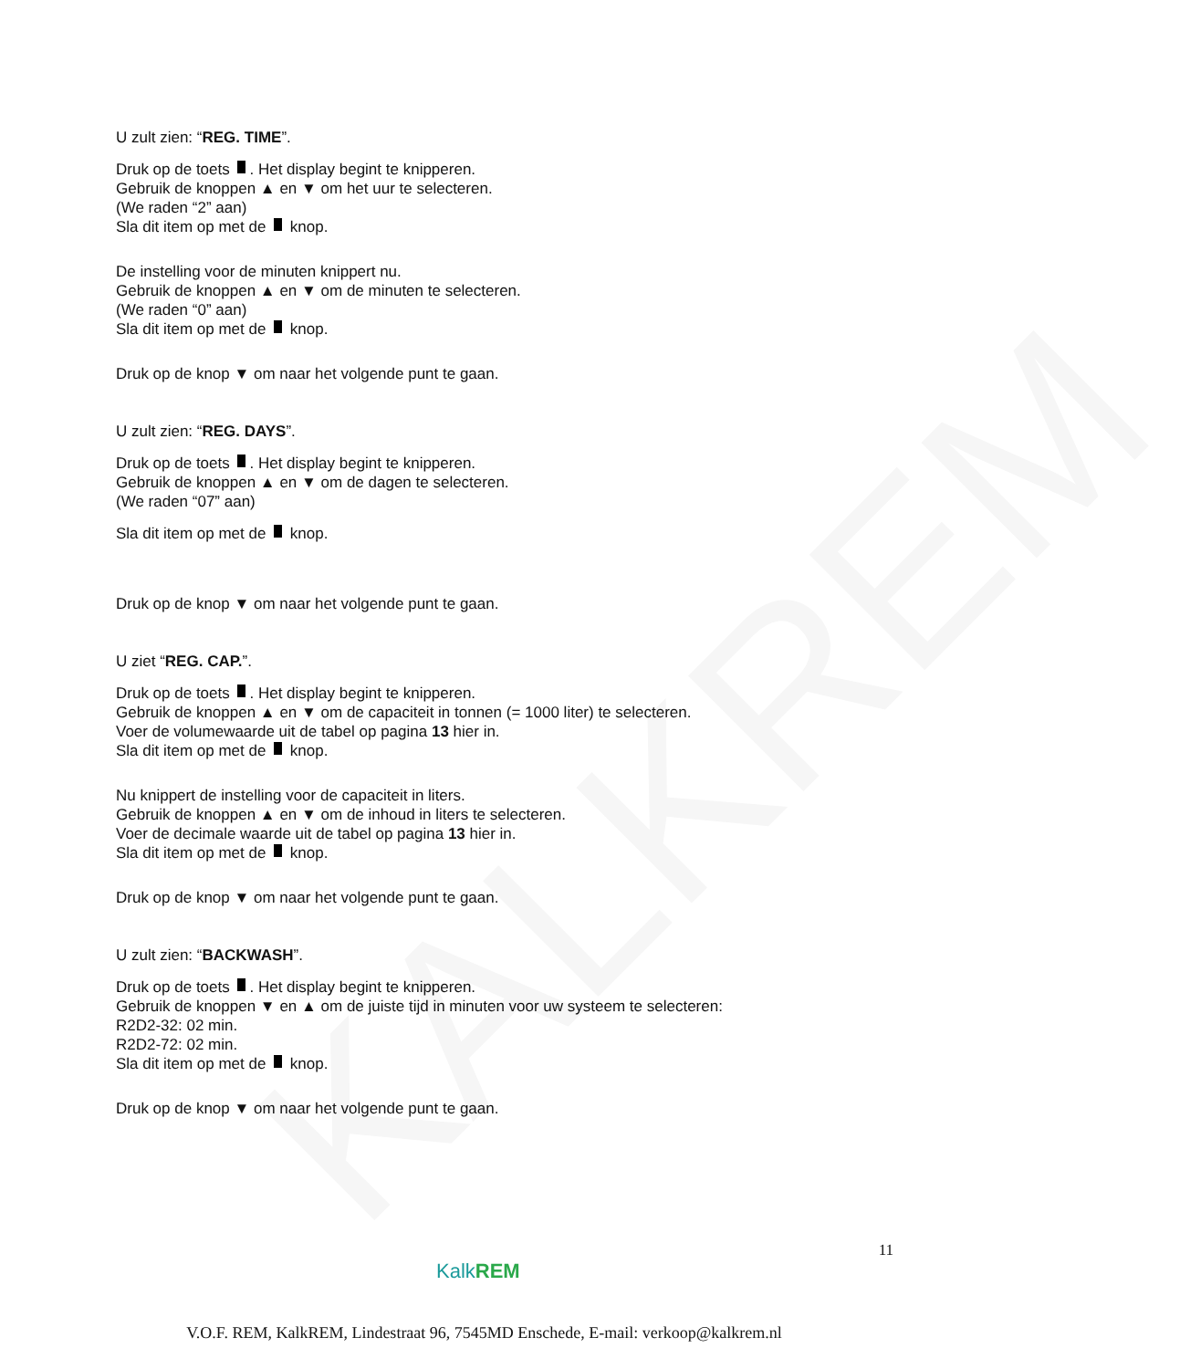KALKREM
U zult zien: “REG. TIME”.
Druk op de toets . Het display begint te knipperen.
Gebruik de knoppen ▲ en ▼ om het uur te selecteren.
(We raden “2” aan)
Sla dit item op met de knop.
De instelling voor de minuten knippert nu.
Gebruik de knoppen ▲ en ▼ om de minuten te selecteren.
(We raden “0” aan)
Sla dit item op met de knop.
Druk op de knop ▼ om naar het volgende punt te gaan.
U zult zien: “REG. DAYS”.
Druk op de toets . Het display begint te knipperen.
Gebruik de knoppen ▲ en ▼ om de dagen te selecteren.
(We raden “07” aan)
Sla dit item op met de knop.
Druk op de knop ▼ om naar het volgende punt te gaan.
U ziet “REG. CAP.”.
Druk op de toets . Het display begint te knipperen.
Gebruik de knoppen ▲ en ▼ om de capaciteit in tonnen (= 1000 liter) te selecteren.
Voer de volumewaarde uit de tabel op pagina 13 hier in.
Sla dit item op met de knop.
Nu knippert de instelling voor de capaciteit in liters.
Gebruik de knoppen ▲ en ▼ om de inhoud in liters te selecteren.
Voer de decimale waarde uit de tabel op pagina 13 hier in.
Sla dit item op met de knop.
Druk op de knop ▼ om naar het volgende punt te gaan.
U zult zien: “BACKWASH”.
Druk op de toets . Het display begint te knipperen.
Gebruik de knoppen ▼ en ▲ om de juiste tijd in minuten voor uw systeem te selecteren:
R2D2-32: 02 min.
R2D2-72: 02 min.
Sla dit item op met de knop.
Druk op de knop ▼ om naar het volgende punt te gaan.
11
KalkREM
V.O.F. REM, KalkREM, Lindestraat 96, 7545MD Enschede, E-mail: verkoop@kalkrem.nl